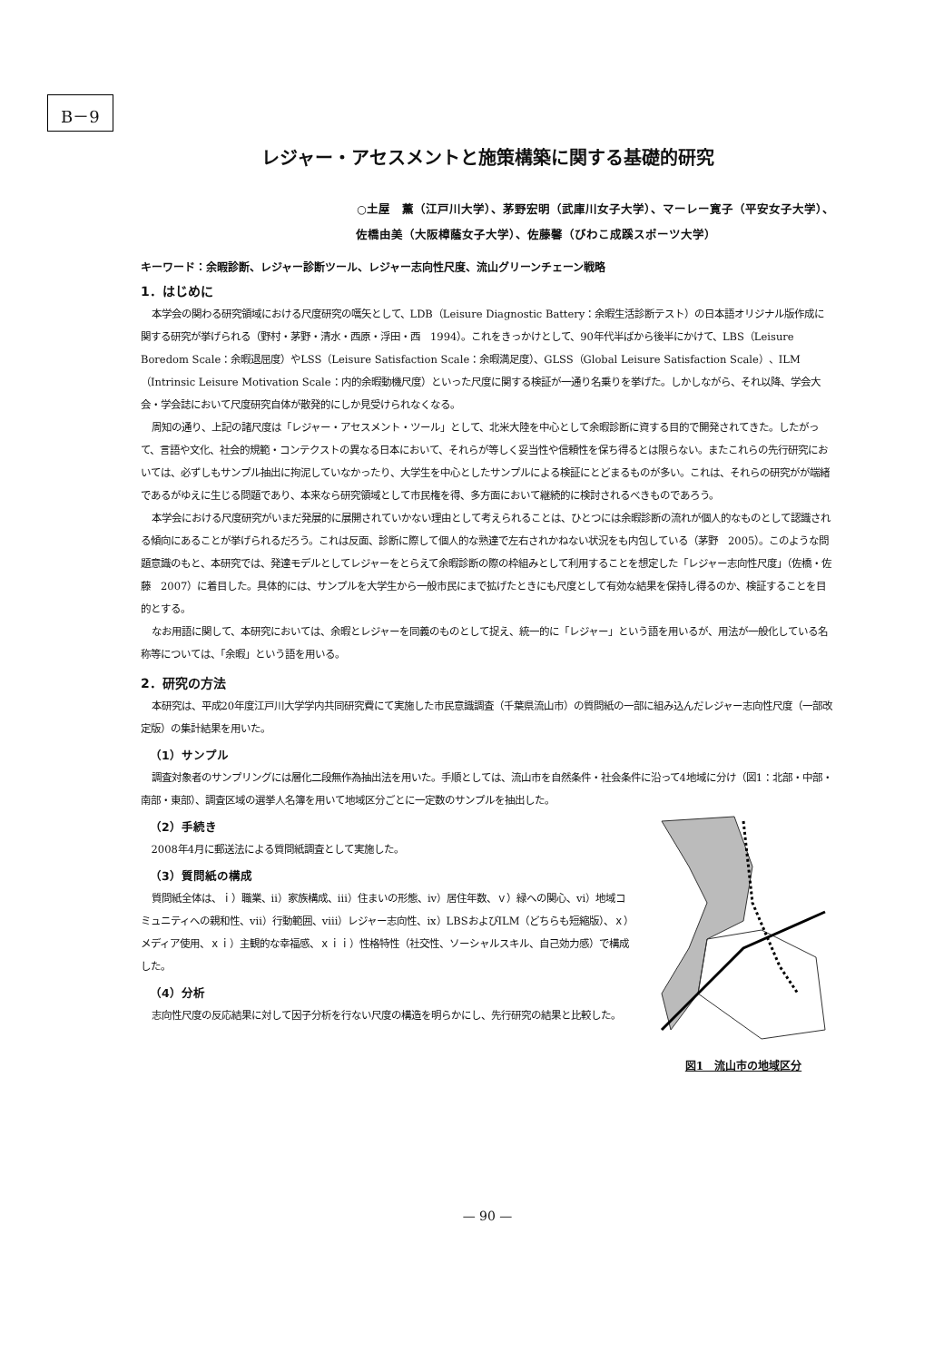B－9
レジャー・アセスメントと施策構築に関する基礎的研究
○土屋　薫（江戸川大学）、茅野宏明（武庫川女子大学）、マーレー寛子（平安女子大学）、
佐橋由美（大阪樟蔭女子大学）、佐藤馨（びわこ成蹊スポーツ大学）
キーワード：余暇診断、レジャー診断ツール、レジャー志向性尺度、流山グリーンチェーン戦略
1．はじめに
本学会の関わる研究領域における尺度研究の嚆矢として、LDB（Leisure Diagnostic Battery：余暇生活診断テスト）の日本語オリジナル版作成に関する研究が挙げられる（野村・茅野・清水・西原・浮田・西　1994）。これをきっかけとして、90年代半ばから後半にかけて、LBS（Leisure Boredom Scale：余暇退屈度）やLSS（Leisure Satisfaction Scale：余暇満足度）、GLSS（Global Leisure Satisfaction Scale）、ILM（Intrinsic Leisure Motivation Scale：内的余暇動機尺度）といった尺度に関する検証が一通り名乗りを挙げた。しかしながら、それ以降、学会大会・学会誌において尺度研究自体が散発的にしか見受けられなくなる。
周知の通り、上記の諸尺度は「レジャー・アセスメント・ツール」として、北米大陸を中心として余暇診断に資する目的で開発されてきた。したがって、言語や文化、社会的規範・コンテクストの異なる日本において、それらが等しく妥当性や信頼性を保ち得るとは限らない。またこれらの先行研究においては、必ずしもサンプル抽出に拘泥していなかったり、大学生を中心としたサンプルによる検証にとどまるものが多い。これは、それらの研究がが端緒であるがゆえに生じる問題であり、本来なら研究領域として市民権を得、多方面において継続的に検討されるべきものであろう。
本学会における尺度研究がいまだ発展的に展開されていかない理由として考えられることは、ひとつには余暇診断の流れが個人的なものとして認識される傾向にあることが挙げられるだろう。これは反面、診断に際して個人的な熟達で左右されかねない状況をも内包している（茅野　2005）。このような問題意識のもと、本研究では、発達モデルとしてレジャーをとらえて余暇診断の際の枠組みとして利用することを想定した「レジャー志向性尺度」（佐橋・佐藤　2007）に着目した。具体的には、サンプルを大学生から一般市民にまで拡げたときにも尺度として有効な結果を保持し得るのか、検証することを目的とする。
なお用語に関して、本研究においては、余暇とレジャーを同義のものとして捉え、統一的に「レジャー」という語を用いるが、用法が一般化している名称等については、「余暇」という語を用いる。
2．研究の方法
本研究は、平成20年度江戸川大学学内共同研究費にて実施した市民意識調査（千葉県流山市）の質問紙の一部に組み込んだレジャー志向性尺度（一部改定版）の集計結果を用いた。
（1）サンプル
調査対象者のサンプリングには層化二段無作為抽出法を用いた。手順としては、流山市を自然条件・社会条件に沿って4地域に分け（図1：北部・中部・南部・東部）、調査区域の選挙人名簿を用いて地域区分ごとに一定数のサンプルを抽出した。
（2）手続き
2008年4月に郵送法による質問紙調査として実施した。
（3）質問紙の構成
質問紙全体は、ｉ）職業、ii）家族構成、iii）住まいの形態、iv）居住年数、ｖ）緑への関心、vi）地域コミュニティへの親和性、vii）行動範囲、viii）レジャー志向性、ix）LBSおよびILM（どちらも短縮版）、ｘ）メディア使用、ｘｉ）主観的な幸福感、ｘｉｉ）性格特性（社交性、ソーシャルスキル、自己効力感）で構成した。
（4）分析
志向性尺度の反応結果に対して因子分析を行ない尺度の構造を明らかにし、先行研究の結果と比較した。
図1　流山市の地域区分
— 90 —